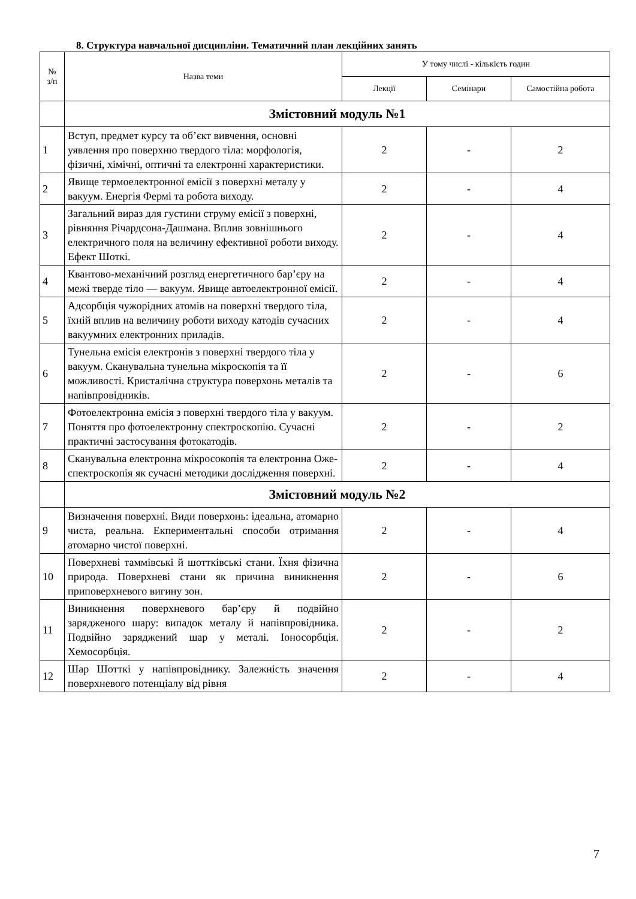8. Структура навчальної дисципліни. Тематичний план лекційних занять
| № з/п | Назва теми | У тому числі - кількість годин | | |
| --- | --- | --- | --- | --- |
| | | Лекції | Семінари | Самостійна робота |
| | Змістовний модуль №1 | | | |
| 1 | Вступ, предмет курсу та об’єкт вивчення, основні уявлення про поверхню твердого тіла: морфологія, фізичні, хімічні, оптичні та електронні характеристики. | 2 | - | 2 |
| 2 | Явище термоелектронної емісії з поверхні металу у вакуум. Енергія Фермі та робота виходу. | 2 | - | 4 |
| 3 | Загальний вираз для густини струму емісії з поверхні, рівняння Річардсона-Дашмана. Вплив зовнішнього електричного поля на величину ефективної роботи виходу. Ефект Шоткі. | 2 | - | 4 |
| 4 | Квантово-механічний розгляд енергетичного бар’єру на межі тверде тіло — вакуум. Явище автоелектронної емісії. | 2 | - | 4 |
| 5 | Адсорбція чужорідних атомів на поверхні твердого тіла, їхній вплив на величину роботи виходу катодів сучасних вакуумних електронних приладів. | 2 | - | 4 |
| 6 | Тунельна емісія електронів з поверхні твердого тіла у вакуум. Сканувальна тунельна мікроскопія та її можливості. Кристалічна структура поверхонь металів та напівпровідників. | 2 | - | 6 |
| 7 | Фотоелектронна емісія з поверхні твердого тіла у вакуум. Поняття про фотоелектронну спектроскопію. Сучасні практичні застосування фотокатодів. | 2 | - | 2 |
| 8 | Сканувальна електронна мікросокопія та електронна Оже-спектроскопія як сучасні методики дослідження поверхні. | 2 | - | 4 |
| | Змістовний модуль №2 | | | |
| 9 | Визначення поверхні. Види поверхонь: ідеальна, атомарно чиста, реальна. Екпериментальні способи отримання атомарно чистої поверхні. | 2 | - | 4 |
| 10 | Поверхневі таммівські й шоттківські стани. Їхня фізична природа. Поверхневі стани як причина виникнення приповерхневого вигину зон. | 2 | - | 6 |
| 11 | Виникнення поверхневого бар’єру й подвійно зарядженого шару: випадок металу й напівпровідника. Подвійно заряджений шар у металі. Іоносорбція. Хемосорбція. | 2 | - | 2 |
| 12 | Шар Шотткі у напівпровіднику. Залежність значення поверхневого потенціалу від рівня | 2 | - | 4 |
7